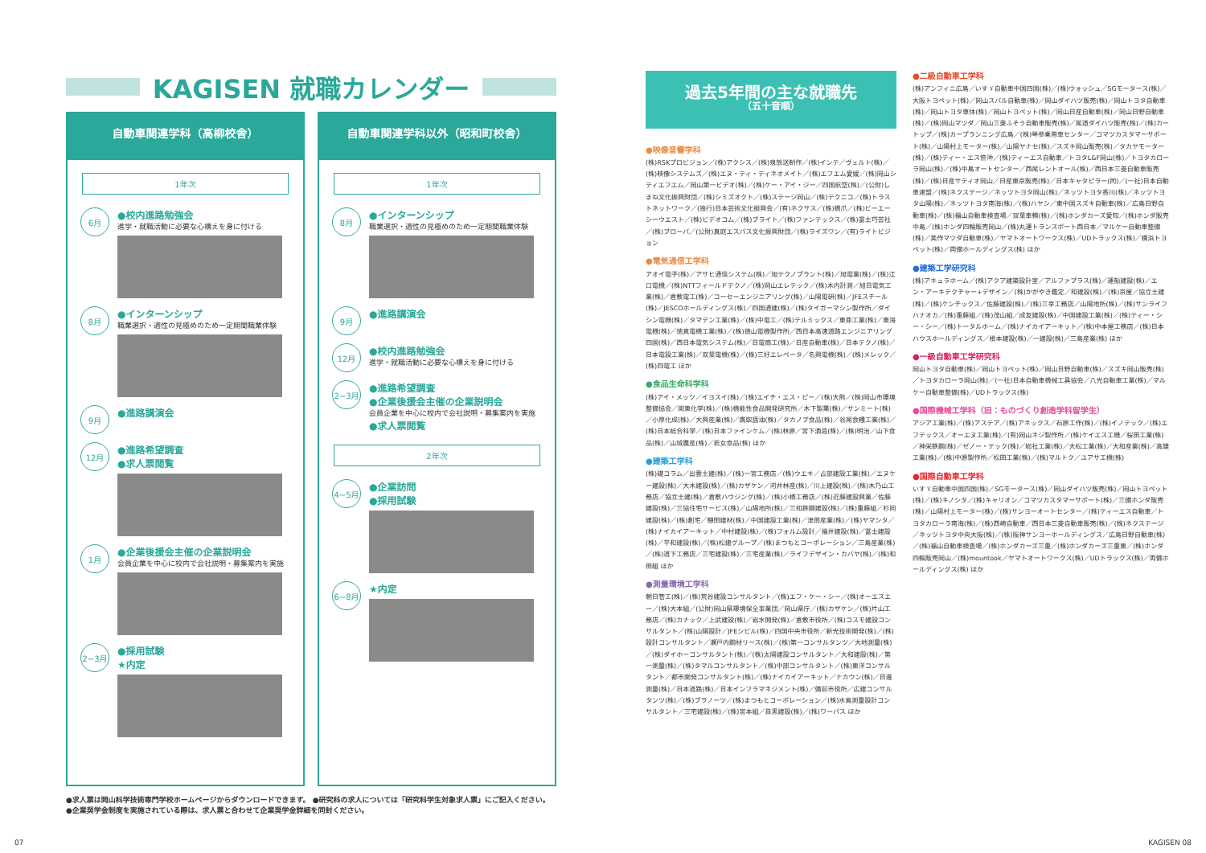KAGISEN 就職カレンダー
自動車関連学科（高柳校舎）
1年次
6月
●校内進路勉強会
進学・就職活動に必要な心構えを身に付ける
8月
●インターンシップ
職業選択・適性の見極めのため一定期間職業体験
9月
●進路講演会
12月
●進路希望調査
●求人票閲覧
1月
●企業後援会主催の企業説明会
会員企業を中心に校内で会社説明・募集案内を実施
2~3月
●採用試験
★内定
自動車関連学科以外（昭和町校舎）
1年次
8月
●インターンシップ
職業選択・適性の見極めのため一定期間職業体験
9月
●進路講演会
12月
●校内進路勉強会
進学・就職活動に必要な心構えを身に付ける
2~3月
●進路希望調査
●企業後援会主催の企業説明会
会員企業を中心に校内で会社説明・募集案内を実施
●求人票閲覧
2年次
4~5月
●企業訪問
●採用試験
6~8月
★内定
●求人票は岡山科学技術専門学校ホームページからダウンロードできます。 ●研究科の求人については「研究科学生対象求人票」にご記入ください。
●企業奨学金制度を実施されている際は、求人票と合わせて企業奨学金詳細を同封ください。
過去5年間の主な就職先
（五十音順）
●映像音響学科
(株)RSKプロビジョン／(株)アクシス／(株)泉放送制作／(株)インテ／ヴェルト(株)／(株)映像システムズ／(株)エヌ・ティ・ティネオメイト／(株)エフエム愛媛／(株)岡山シティエフエム／岡山第一ビデオ(株)／(株)ケー・アイ・ジー／四国航空(株)／(公財)しまね文化振興財団／(株)シミズオクト／(株)ステージ岡山／(株)テクニコ／(株)トラストネットワーク／(独行)日本芸術文化振興会／(有)ネクサス／(株)橋爪／(株)ビーエーシーウエスト／(株)ビデオコム／(株)ブライト／(株)ファンテックス／(株)富士巧芸社／(株)ブローバ／(公財)真庭エスパス文化振興財団／(株)ライズワン／(有)ライトビジョン
●電気通信工学科
アオイ電子(株)／アサヒ通信システム(株)／旭テクノプラント(株)／旭電業(株)／(株)江口電機／(株)NTTフィールドテクノ／(株)岡山エレテック／(株)木内計測／旭日電気工業(株)／倉敷電工(株)／コーセーエンジニアリング(株)／山陽電研(株)／JFEスチール(株)／JESCOホールディングス(株)／四国通建(株)／(株)タイガーマシン製作所／ダイシン電機(株)／タマデン工業(株)／(株)中電工／(株)テルミックス／東亜工業(株)／東海電機(株)／徳真電機工業(株)／(株)徳山電機製作所／西日本高速道路エンジニアリング四国(株)／西日本電気システム(株)／日電商工(株)／日産自動車(株)／日本テクノ(株)／日本電設工業(株)／双葉電機(株)／(株)三好エレベータ／名興電機(株)／(株)メレック／(株)四電工 ほか
●食品生命科学科
(株)アイ・メッツ／イヨスイ(株)／(株)エイチ・エス・ピー／(株)大熊／(株)岡山市環境整備協会／関東化学(株)／(株)機能性食品開発研究所／木下製菓(株)／サンミート(株)／小厚化成(株)／大興産業(株)／鷹取醤油(株)／タカノブ食品(株)／谷尾食糧工業(株)／(株)日本総合科学／(株)日本ファインケム／(株)林原／宮下酒造(株)／(株)明治／山下食品(株)／山城農産(株)／若女食品(株) ほか
●建築工学科
(株)礎コラム／出雲土建(株)／(株)一宮工務店／(株)ウエキ／占部建設工業(株)／エヌケー建設(株)／大木建設(株)／(株)カザケン／河井林産(株)／川上建設(株)／(株)木乃山工務店／協立土建(株)／倉敷ハウジング(株)／(株)小橋工務店／(株)近藤建設興業／佐藤建設(株)／三協住宅サービス(株)／山陽地所(株)／三和鉄鋼建設(株)／(株)重藤組／杉岡建設(株)／(株)創宅／棚田建材(株)／中国建設工業(株)／津田産業(株)／(株)ヤマシタ／(株)ナイカイアーキット／中村建設(株)／(株)フォルム設計／福井建設(株)／富士建設(株)／平和建設(株)／(株)松建グループ／(株)まつもとコーポレーション／三島産業(株)／(株)道下工務店／三宅建設(株)／三宅産業(株)／ライフデザイン・カバヤ(株)／(株)和田組 ほか
●測量環境工学科
朝日管工(株)／(株)荒谷建設コンサルタント／(株)エフ・ケー・シー／(株)オーエスエー／(株)大本組／(公財)岡山県環境保全事業団／岡山県庁／(株)カザケン／(株)片山工務店／(株)カナック／上武建設(株)／岩水開発(株)／倉敷市役所／(株)コスモ建設コンサルタント／(株)山陽設計／JFEシビル(株)／四国中央市役所／新光技術開発(株)／(株)設計コンサルタント／瀬戸内鋼材リース(株)／(株)第一コンサルタンツ／大地測量(株)／(株)ダイホーコンサルタント(株)／(株)太陽建設コンサルタント／大和建設(株)／第一測量(株)／(株)タマルコンサルタント／(株)中部コンサルタント／(株)東洋コンサルタント／都市開発コンサルタント(株)／(株)ナイカイアーキット／ナカウン(株)／日進測量(株)／日本道路(株)／日本インフラマネジメント(株)／備前市役所／広建コンサルタンツ(株)／(株)プラノーツ／(株)まつもとコーポレーション／(株)水島測量設計コンサルタント／三宅建設(株)／(株)宮本組／目黒建設(株)／(株)ワーパス ほか
●二級自動車工学科
(株)アンフィニ広島／いすゞ自動車中国四国(株)／(株)ウォッシュ／SGモータース(株)／大阪トヨペット(株)／岡山スバル自動車(株)／岡山ダイハツ販売(株)／岡山トヨタ自動車(株)／岡山トヨタ車体(株)／岡山トヨペット(株)／岡山日産自動車(株)／岡山日野自動車(株)／(株)岡山マツダ／岡山三菱ふそう自動車販売(株)／尾道ダイハツ販売(株)／(株)カートップ／(株)カープランニング広島／(株)琴参乗用車センター／コマツカスタマーサポート(株)／山陽村上モーター(株)／山陽ヤナセ(株)／スズキ岡山販売(株)／タカヤモーター(株)／(株)ティー・エス笹沖／(株)ティーエス自動車／トヨタL&F岡山(株)／トヨタカローラ岡山(株)／(株)中島オートセンター／西尾レントオール(株)／西日本三菱自動車販売(株)／(株)日産サティオ岡山／日産東京販売(株)／日本キャタピラー(同)／(一社)日本自動車連盟／(株)ネクステージ／ネッツトヨタ岡山(株)／ネッツトヨタ香川(株)／ネッツトヨタ山陽(株)／ネッツトヨタ南海(株)／(株)ハヤシ／東中国スズキ自動車(株)／広島日野自動車(株)／(株)福山自動車検査場／双葉車輌(株)／(株)ホンダカーズ愛知／(株)ホンダ販売中島／(株)ホンダ四輪販売岡山／(株)丸運トランスポート西日本／マルケー自動車整備(株)／美作マツダ自動車(株)／ヤマトオートワークス(株)／UDトラックス(株)／横浜トヨペット(株)／両備ホールディングス(株) ほか
●建築工学研究科
(株)アキュラホーム／(株)アクア建築設計室／アルファプラス(株)／運船建設(株)／エン・アーキテクチャー+デザイン／(株)かがやき鑑定／和建設(株)／(株)京屋／協立土建(株)／(株)ケンチックス／佐藤建設(株)／(株)三幸工務店／山陽地所(株)／(株)サンライフハナオカ／(株)重藤組／(株)茂山組／成友建設(株)／中国建設工業(株)／(株)ティー・シー・シー／(株)トータルホーム／(株)ナイカイアーキット／(株)中本屋工務店／(株)日本ハウスホールディングス／根本建設(株)／一建設(株)／三島産業(株) ほか
●一級自動車工学研究科
岡山トヨタ自動車(株)／岡山トヨペット(株)／岡山日野自動車(株)／スズキ岡山販売(株)／トヨタカローラ岡山(株)／(一社)日本自動車機械工具協会／八光自動車工業(株)／マルケー自動車整備(株)／UDトラックス(株)
●国際機械工学科（旧：ものづくり創造学科留学生）
アジア工業(株)／(株)アステア／(株)アネックス／石原工作(株)／(株)イノテック／(株)エフテックス／オーエヌ工業(株)／(有)岡山ネジ製作所／(株)ケイエス工機／桜田工業(株)／神栄鉄鋼(株)／ゼノー・テック(株)／総社工業(株)／大松工業(株)／大和産業(株)／高雄工業(株)／(株)中原製作所／松田工業(株)／(株)マルトク／ユアサ工機(株)
●国際自動車工学科
いすゞ自動車中国四国(株)／SGモータース(株)／岡山ダイハツ販売(株)／岡山トヨペット(株)／(株)キノシタ／(株)キャリオン／コマツカスタマーサポート(株)／三備ホンダ販売(株)／山陽村上モーター(株)／(株)サンヨーオートセンター／(株)ティーエス自動車／トヨタカローラ南海(株)／(株)西崎自動車／西日本三菱自動車販売(株)／(株)ネクステージ／ネッツトヨタ中央大阪(株)／(株)阪神サンヨーホールディングス／広島日野自動車(株)／(株)福山自動車検査場／(株)ホンダカーズ三重／(株)ホンダカーズ三重東／(株)ホンダ四輪販売岡山／(株)mountook／ヤマトオートワークス(株)／UDトラックス(株)／両備ホールディングス(株) ほか
07 KAGISEN 08